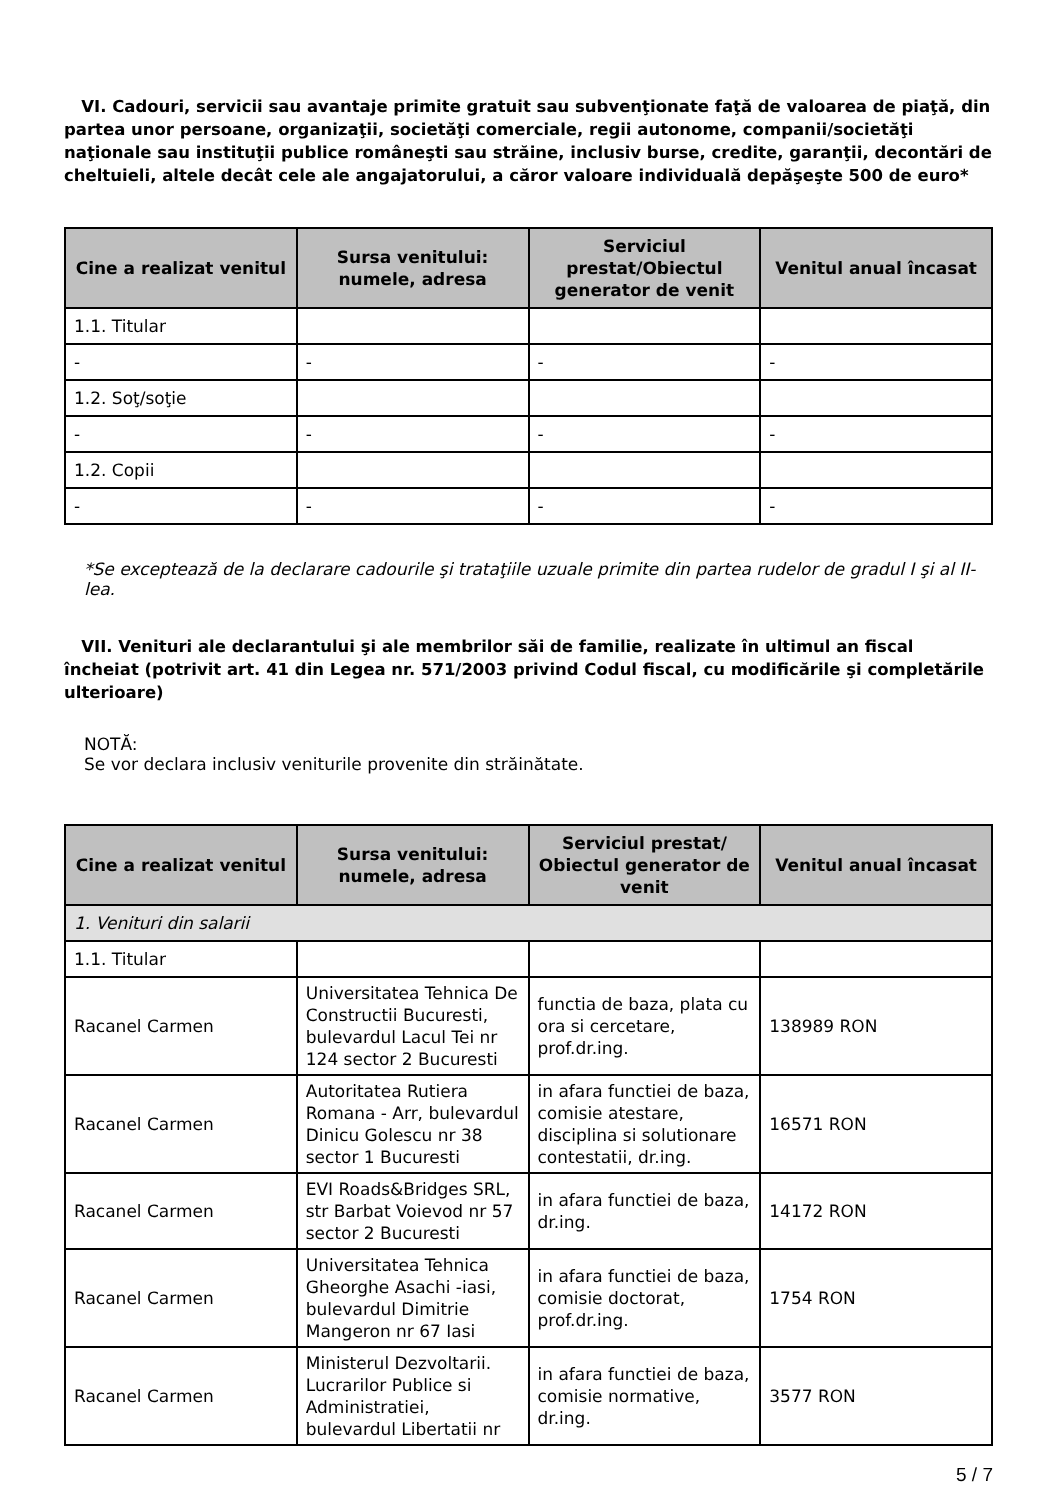VI. Cadouri, servicii sau avantaje primite gratuit sau subvenţionate faţă de valoarea de piaţă, din partea unor persoane, organizaţii, societăţi comerciale, regii autonome, companii/societăţi naţionale sau instituţii publice româneşti sau străine, inclusiv burse, credite, garanţii, decontări de cheltuieli, altele decât cele ale angajatorului, a căror valoare individuală depăşeşte 500 de euro*
| Cine a realizat venitul | Sursa venitului: numele, adresa | Serviciul prestat/Obiectul generator de venit | Venitul anual încasat |
| --- | --- | --- | --- |
| 1.1. Titular | | | |
| - | - | - | - |
| 1.2. Soţ/soţie | | | |
| - | - | - | - |
| 1.2. Copii | | | |
| - | - | - | - |
*Se exceptează de la declarare cadourile şi trataţiile uzuale primite din partea rudelor de gradul I şi al II-lea.
VII. Venituri ale declarantului şi ale membrilor săi de familie, realizate în ultimul an fiscal încheiat (potrivit art. 41 din Legea nr. 571/2003 privind Codul fiscal, cu modificările şi completările ulterioare)
NOTĂ:
Se vor declara inclusiv veniturile provenite din străinătate.
| Cine a realizat venitul | Sursa venitului: numele, adresa | Serviciul prestat/ Obiectul generator de venit | Venitul anual încasat |
| --- | --- | --- | --- |
| 1. Venituri din salarii | | | |
| 1.1. Titular | | | |
| Racanel Carmen | Universitatea Tehnica De Constructii Bucuresti, bulevardul Lacul Tei nr 124 sector 2 Bucuresti | functia de baza, plata cu ora si cercetare, prof.dr.ing. | 138989 RON |
| Racanel Carmen | Autoritatea Rutiera Romana - Arr, bulevardul Dinicu Golescu nr 38 sector 1 Bucuresti | in afara functiei de baza, comisie atestare, disciplina si solutionare contestatii, dr.ing. | 16571 RON |
| Racanel Carmen | EVI Roads&Bridges SRL, str Barbat Voievod nr 57 sector 2 Bucuresti | in afara functiei de baza, dr.ing. | 14172 RON |
| Racanel Carmen | Universitatea Tehnica Gheorghe Asachi -iasi, bulevardul Dimitrie Mangeron nr 67 Iasi | in afara functiei de baza, comisie doctorat, prof.dr.ing. | 1754 RON |
| Racanel Carmen | Ministerul Dezvoltarii. Lucrarilor Publice si Administratiei, bulevardul Libertatii nr | in afara functiei de baza, comisie normative, dr.ing. | 3577 RON |
5 / 7